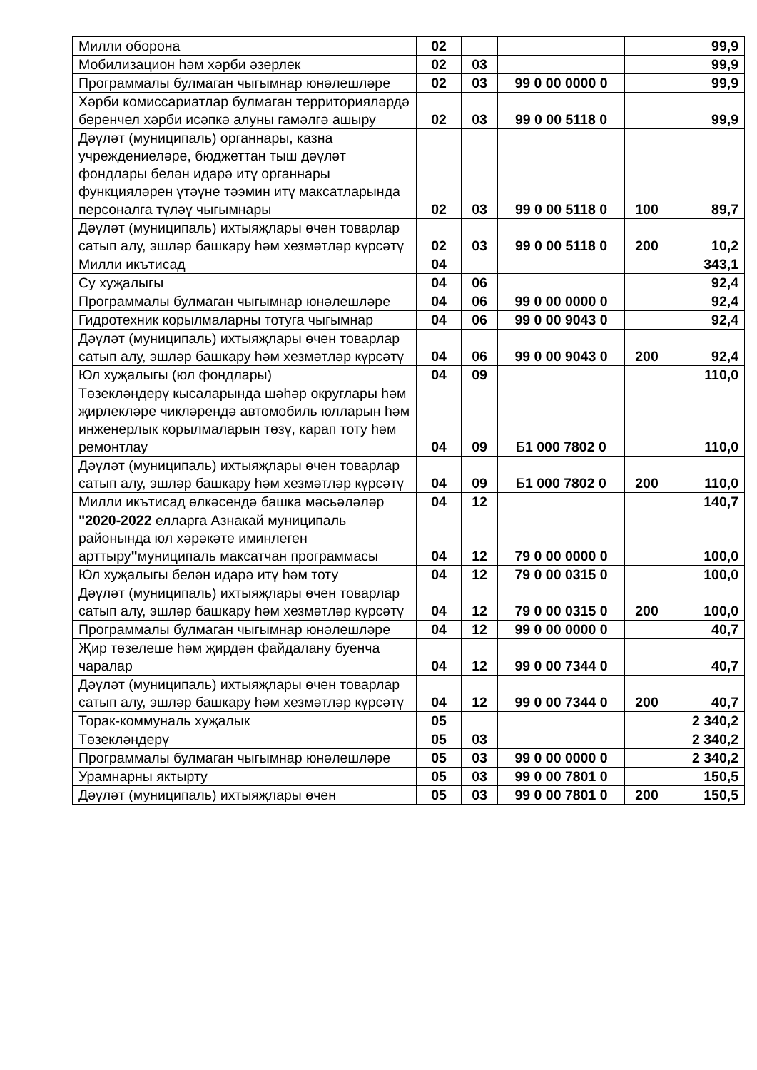| Милли оборона | 02 | | | | 99,9 |
| Мобилизацион һәм хәрби әзерлек | 02 | 03 | | | 99,9 |
| Программалы булмаган чыгымнар юнәлешләре | 02 | 03 | 99 0 00 0000 0 | | 99,9 |
| Хәрби комиссариатлар булмаган территорияләрдә беренчел хәрби исәпкә алуны гамәлгә ашыру | 02 | 03 | 99 0 00 5118 0 | | 99,9 |
| Дәүләт (муниципаль) органнары, казна учреждениеләре, бюджеттан тыш дәүләт фондлары белән идарә итү органнары функцияләрен үтәүне тәэмин итү максатларында персоналга түләү чыгымнары | 02 | 03 | 99 0 00 5118 0 | 100 | 89,7 |
| Дәүләт (муниципаль) ихтыяҗлары өчен товарлар сатып алу, эшләр башкару һәм хезмәтләр күрсәтү | 02 | 03 | 99 0 00 5118 0 | 200 | 10,2 |
| Милли икътисад | 04 | | | | 343,1 |
| Су хуҗалыгы | 04 | 06 | | | 92,4 |
| Программалы булмаган чыгымнар юнәлешләре | 04 | 06 | 99 0 00 0000 0 | | 92,4 |
| Гидротехник корылмаларны тотуга чыгымнар | 04 | 06 | 99 0 00 9043 0 | | 92,4 |
| Дәүләт (муниципаль) ихтыяҗлары өчен товарлар сатып алу, эшләр башкару һәм хезмәтләр күрсәтү | 04 | 06 | 99 0 00 9043 0 | 200 | 92,4 |
| Юл хуҗалыгы (юл фондлары) | 04 | 09 | | | 110,0 |
| Төзекләндерү кысаларында шәһәр округлары һәм җирлекләре чикләрендә автомобиль юлларын һәм инженерлык корылмаларын төзү, карап тоту һәм ремонтлау | 04 | 09 | Б 1 000 7802 0 | | 110,0 |
| Дәүләт (муниципаль) ихтыяҗлары өчен товарлар сатып алу, эшләр башкару һәм хезмәтләр күрсәтү | 04 | 09 | Б 1 000 7802 0 | 200 | 110,0 |
| Милли икътисад өлкәсендә башка мәсьәләләр | 04 | 12 | | | 140,7 |
| "2020-2022 елларга Азнакай муниципаль районында юл хәрәкәте иминлеген арттыру " муниципаль максатчан программасы | 04 | 12 | 79 0 00 0000 0 | | 100,0 |
| Юл хуҗалыгы белән идарә итү һәм тоту | 04 | 12 | 79 0 00 0315 0 | | 100,0 |
| Дәүләт (муниципаль) ихтыяҗлары өчен товарлар сатып алу, эшләр башкару һәм хезмәтләр күрсәтү | 04 | 12 | 79 0 00 0315 0 | 200 | 100,0 |
| Программалы булмаган чыгымнар юнәлешләре | 04 | 12 | 99 0 00 0000 0 | | 40,7 |
| Җир төзелеше һәм җирдән файдалану буенча чаралар | 04 | 12 | 99 0 00 7344 0 | | 40,7 |
| Дәүләт (муниципаль) ихтыяҗлары өчен товарлар сатып алу, эшләр башкару һәм хезмәтләр күрсәтү | 04 | 12 | 99 0 00 7344 0 | 200 | 40,7 |
| Торак-коммуналь хуҗалык | 05 | | | | 2 340,2 |
| Төзекләндерү | 05 | 03 | | | 2 340,2 |
| Программалы булмаган чыгымнар юнәлешләре | 05 | 03 | 99 0 00 0000 0 | | 2 340,2 |
| Урамнарны яктырту | 05 | 03 | 99 0 00 7801 0 | | 150,5 |
| Дәүләт (муниципаль) ихтыяҗлары өчен | 05 | 03 | 99 0 00 7801 0 | 200 | 150,5 |